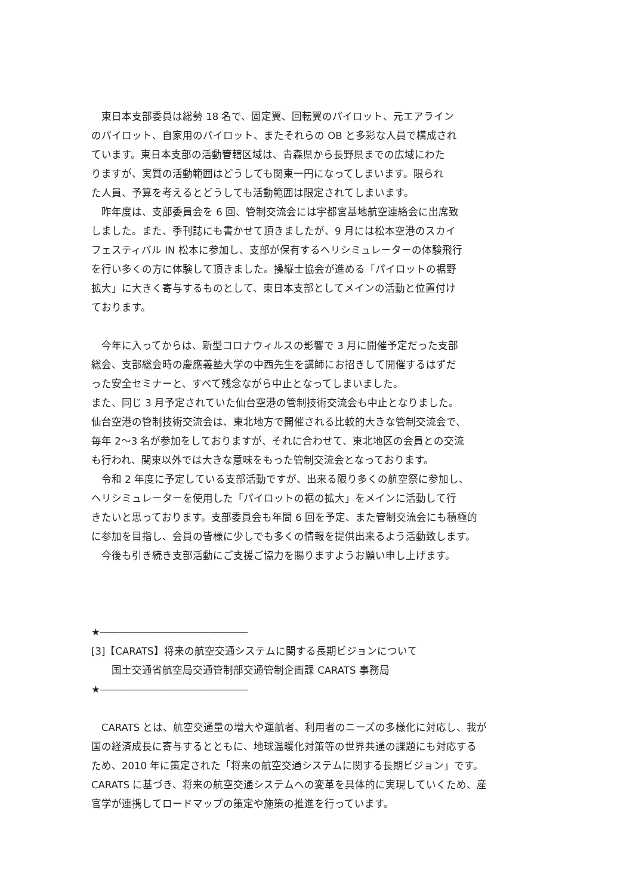東日本支部委員は総勢 18 名で、固定翼、回転翼のパイロット、元エアライン
のパイロット、自家用のパイロット、またそれらの OB と多彩な人員で構成され
ています。東日本支部の活動管轄区域は、青森県から長野県までの広域にわた
りますが、実質の活動範囲はどうしても関東一円になってしまいます。限られ
た人員、予算を考えるとどうしても活動範囲は限定されてしまいます。
　昨年度は、支部委員会を 6 回、管制交流会には宇都宮基地航空連絡会に出席致
しました。また、季刊誌にも書かせて頂きましたが、9 月には松本空港のスカイ
フェスティバル IN 松本に参加し、支部が保有するヘリシミュレーターの体験飛行
を行い多くの方に体験して頂きました。操縦士協会が進める「パイロットの裾野
拡大」に大きく寄与するものとして、東日本支部としてメインの活動と位置付け
ております。
　今年に入ってからは、新型コロナウィルスの影響で 3 月に開催予定だった支部
総会、支部総会時の慶應義塾大学の中西先生を講師にお招きして開催するはずだ
った安全セミナーと、すべて残念ながら中止となってしまいました。
また、同じ 3 月予定されていた仙台空港の管制技術交流会も中止となりました。
仙台空港の管制技術交流会は、東北地方で開催される比較的大きな管制交流会で、
毎年 2～3 名が参加をしておりますが、それに合わせて、東北地区の会員との交流
も行われ、関東以外では大きな意味をもった管制交流会となっております。
　令和 2 年度に予定している支部活動ですが、出来る限り多くの航空祭に参加し、
ヘリシミュレーターを使用した「パイロットの裾の拡大」をメインに活動して行
きたいと思っております。支部委員会も年間 6 回を予定、また管制交流会にも積極的
に参加を目指し、会員の皆様に少しでも多くの情報を提供出来るよう活動致します。
　今後も引き続き支部活動にご支援ご協力を賜りますようお願い申し上げます。
★―――――――――――――――
[3]【CARATS】将来の航空交通システムに関する長期ビジョンについて
　　国土交通省航空局交通管制部交通管制企画課 CARATS 事務局
★―――――――――――――――
　CARATS とは、航空交通量の増大や運航者、利用者のニーズの多様化に対応し、我が
国の経済成長に寄与するとともに、地球温暖化対策等の世界共通の課題にも対応する
ため、2010 年に策定された「将来の航空交通システムに関する長期ビジョン」です。
CARATS に基づき、将来の航空交通システムへの変革を具体的に実現していくため、産
官学が連携してロードマップの策定や施策の推進を行っています。